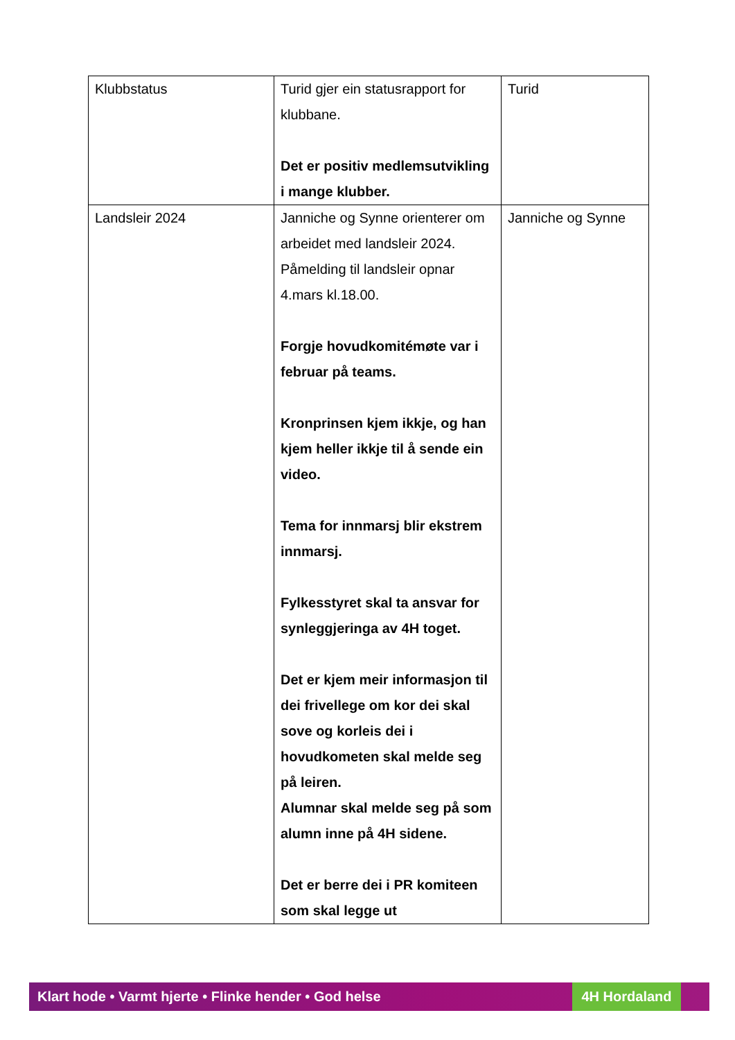| Klubbstatus | Turid gjer ein statusrapport for klubbane. Det er positiv medlemsutvikling i mange klubber. | Turid |
| Landsleir 2024 | Janniche og Synne orienterer om arbeidet med landsleir 2024. Påmelding til landsleir opnar 4.mars kl.18.00. Forgje hovudkomitémøte var i februar på teams. Kronprinsen kjem ikkje, og han kjem heller ikkje til å sende ein video. Tema for innmarsj blir ekstrem innmarsj. Fylkesstyret skal ta ansvar for synleggjeringa av 4H toget. Det er kjem meir informasjon til dei frivellege om kor dei skal sove og korleis dei i hovudkometen skal melde seg på leiren. Alumnar skal melde seg på som alumn inne på 4H sidene. Det er berre dei i PR komiteen som skal legge ut | Janniche og Synne |
Klart hode • Varmt hjerte • Flinke hender • God helse 4H Hordaland